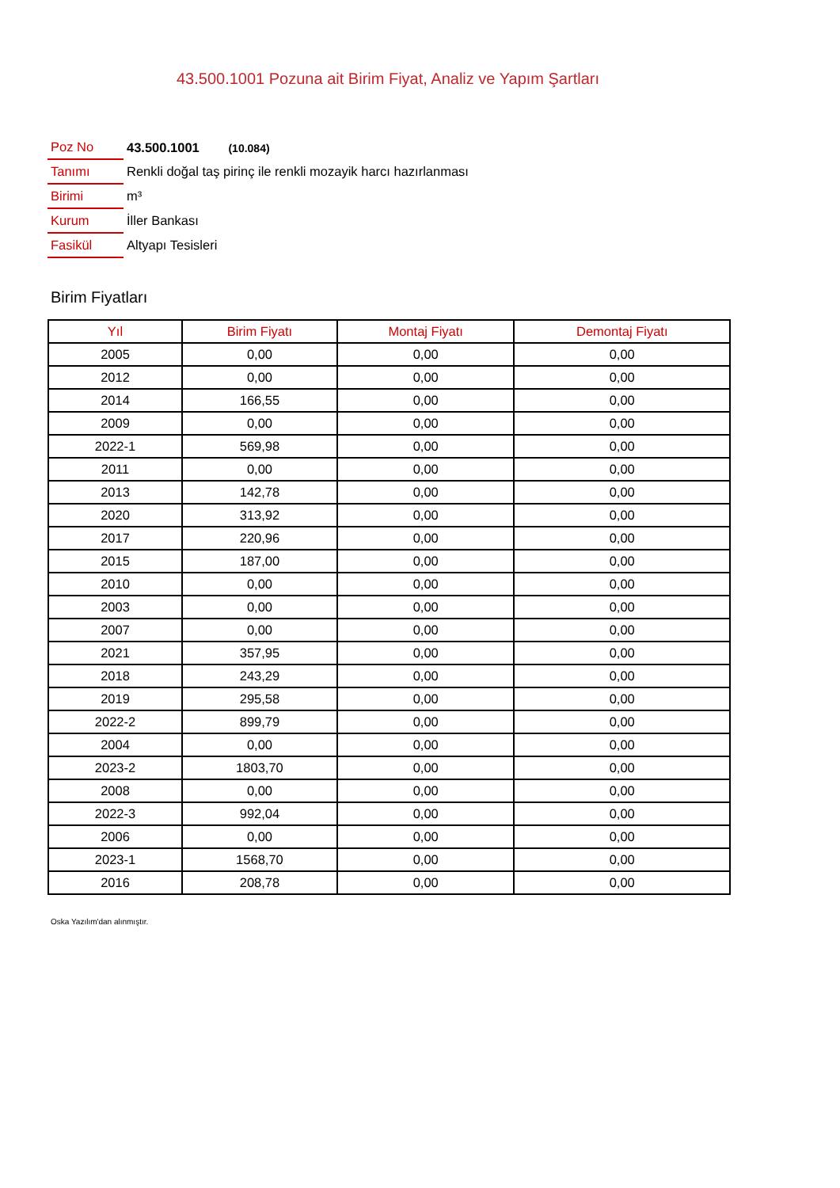43.500.1001 Pozuna ait Birim Fiyat, Analiz ve Yapım Şartları
| Poz No | 43.500.1001 (10.084) |
| Tanımı | Renkli doğal taş pirinç ile renkli mozayik harcı hazırlanması |
| Birimi | m³ |
| Kurum | İller Bankası |
| Fasikül | Altyapı Tesisleri |
Birim Fiyatları
| Yıl | Birim Fiyatı | Montaj Fiyatı | Demontaj Fiyatı |
| --- | --- | --- | --- |
| 2005 | 0,00 | 0,00 | 0,00 |
| 2012 | 0,00 | 0,00 | 0,00 |
| 2014 | 166,55 | 0,00 | 0,00 |
| 2009 | 0,00 | 0,00 | 0,00 |
| 2022-1 | 569,98 | 0,00 | 0,00 |
| 2011 | 0,00 | 0,00 | 0,00 |
| 2013 | 142,78 | 0,00 | 0,00 |
| 2020 | 313,92 | 0,00 | 0,00 |
| 2017 | 220,96 | 0,00 | 0,00 |
| 2015 | 187,00 | 0,00 | 0,00 |
| 2010 | 0,00 | 0,00 | 0,00 |
| 2003 | 0,00 | 0,00 | 0,00 |
| 2007 | 0,00 | 0,00 | 0,00 |
| 2021 | 357,95 | 0,00 | 0,00 |
| 2018 | 243,29 | 0,00 | 0,00 |
| 2019 | 295,58 | 0,00 | 0,00 |
| 2022-2 | 899,79 | 0,00 | 0,00 |
| 2004 | 0,00 | 0,00 | 0,00 |
| 2023-2 | 1803,70 | 0,00 | 0,00 |
| 2008 | 0,00 | 0,00 | 0,00 |
| 2022-3 | 992,04 | 0,00 | 0,00 |
| 2006 | 0,00 | 0,00 | 0,00 |
| 2023-1 | 1568,70 | 0,00 | 0,00 |
| 2016 | 208,78 | 0,00 | 0,00 |
Oska Yazılım'dan alınmıştır.